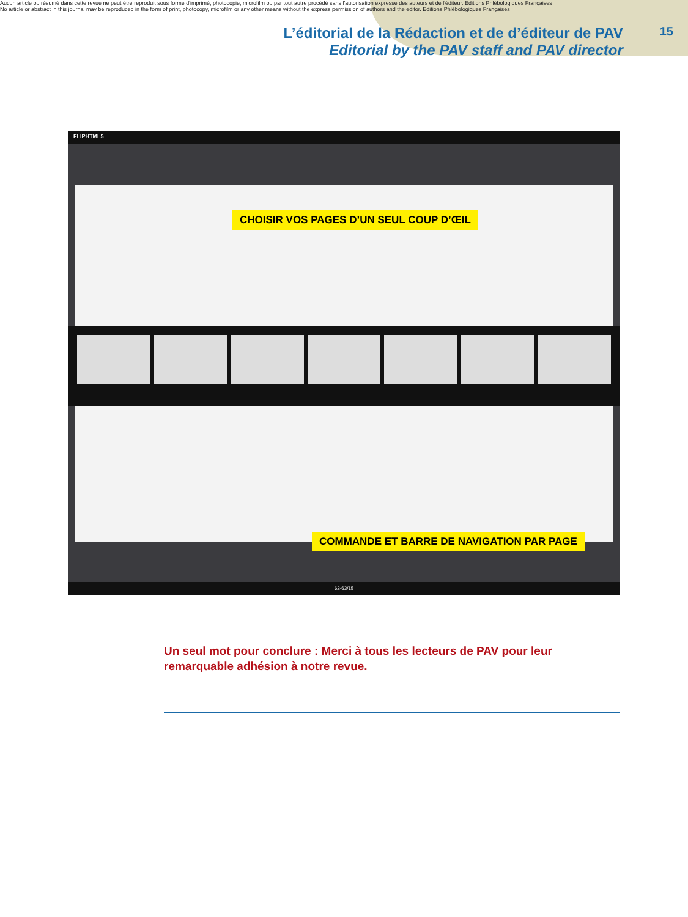Aucun article ou résumé dans cette revue ne peut être reproduit sous forme d'imprimé, photocopie, microfilm ou par tout autre procédé sans l'autorisation expresse des auteurs et de l'éditeur. Editions Phlébologiques Françaises
No article or abstract in this journal may be reproduced in the form of print, photocopy, microfilm or any other means without the express permission of authors and the editor. Editions Phlébologiques Françaises
L’éditorial de la Rédaction et de d’éditeur de PAV
Editorial by the PAV staff and PAV director
15
FLIPHTML5
CHOISIR VOS PAGES D’UN SEUL COUP D’ŒIL
COMMANDE ET BARRE DE NAVIGATION PAR PAGE
62-63/15
Un seul mot pour conclure : Merci à tous les lecteurs de PAV pour leur remarquable adhésion à notre revue.